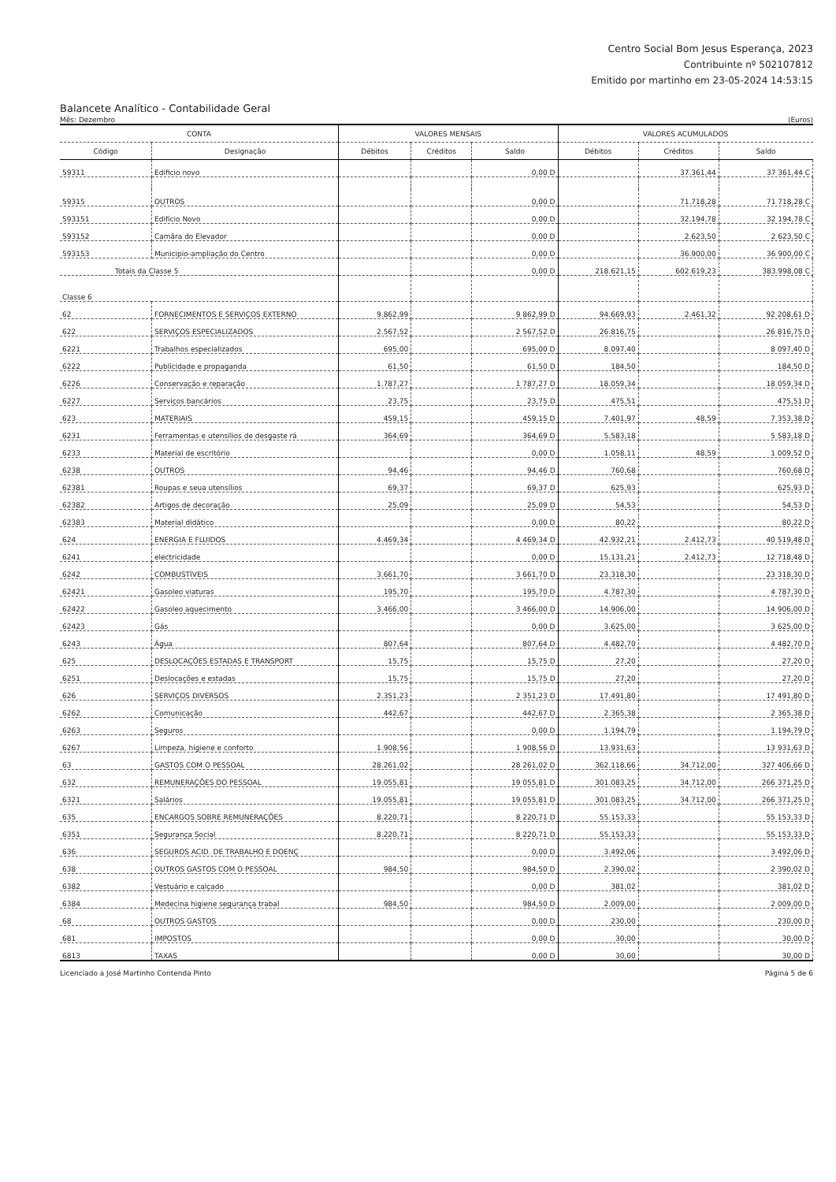Centro Social Bom Jesus Esperança, 2023
Contribuinte nº 502107812
Emitido por martinho em 23-05-2024 14:53:15
Balancete Analítico - Contabilidade Geral
Mês: Dezembro (Euros)
| CONTA | | VALORES MENSAIS | | | VALORES ACUMULADOS | | |
| --- | --- | --- | --- | --- | --- | --- | --- |
| Código | Designação | Débitos | Créditos | Saldo | Débitos | Créditos | Saldo |
| 59311 | Edificio novo | | | 0,00 D | | 37.361,44 | 37 361,44 C |
| 59315 | OUTROS | | | 0,00 D | | 71.718,28 | 71 718,28 C |
| 593151 | Edifício Novo | | | 0,00 D | | 32.194,78 | 32 194,78 C |
| 593152 | Camâra do Elevador | | | 0,00 D | | 2.623,50 | 2 623,50 C |
| 593153 | Municipio-ampliação do Centro | | | 0,00 D | | 36.900,00 | 36 900,00 C |
| Totais da Classe 5 | | | | 0,00 D | 218.621,15 | 602.619,23 | 383.998,08 C |
| Classe 6 | | | | | | | |
| 62 | FORNECIMENTOS E SERVIÇOS EXTERNO | 9.862,99 | | 9 862,99 D | 94.669,93 | 2.461,32 | 92 208,61 D |
| 622 | SERVIÇOS ESPECIALIZADOS | 2.567,52 | | 2 567,52 D | 26.816,75 | | 26 816,75 D |
| 6221 | Trabalhos especializados | 695,00 | | 695,00 D | 8.097,40 | | 8 097,40 D |
| 6222 | Publicidade e propaganda | 61,50 | | 61,50 D | 184,50 | | 184,50 D |
| 6226 | Conservação e reparação | 1.787,27 | | 1 787,27 D | 18.059,34 | | 18 059,34 D |
| 6227 | Serviços bancários | 23,75 | | 23,75 D | 475,51 | | 475,51 D |
| 623 | MATERIAIS | 459,15 | | 459,15 D | 7.401,97 | 48,59 | 7 353,38 D |
| 6231 | Ferramentas e utensílios de desgaste rá | 364,69 | | 364,69 D | 5.583,18 | | 5 583,18 D |
| 6233 | Material de escritório | | | 0,00 D | 1.058,11 | 48,59 | 1 009,52 D |
| 6238 | OUTROS | 94,46 | | 94,46 D | 760,68 | | 760,68 D |
| 62381 | Roupas e seua utensílios | 69,37 | | 69,37 D | 625,93 | | 625,93 D |
| 62382 | Artigos de decoração | 25,09 | | 25,09 D | 54,53 | | 54,53 D |
| 62383 | Material didático | | | 0,00 D | 80,22 | | 80,22 D |
| 624 | ENERGIA E FLUIDOS | 4.469,34 | | 4 469,34 D | 42.932,21 | 2.412,73 | 40 519,48 D |
| 6241 | electricidade | | | 0,00 D | 15.131,21 | 2.412,73 | 12 718,48 D |
| 6242 | COMBUSTÍVEIS | 3.661,70 | | 3 661,70 D | 23.318,30 | | 23 318,30 D |
| 62421 | Gasoleo viaturas | 195,70 | | 195,70 D | 4.787,30 | | 4 787,30 D |
| 62422 | Gasoleo aquecimento | 3.466,00 | | 3 466,00 D | 14.906,00 | | 14 906,00 D |
| 62423 | Gás | | | 0,00 D | 3.625,00 | | 3 625,00 D |
| 6243 | Água | 807,64 | | 807,64 D | 4.482,70 | | 4 482,70 D |
| 625 | DESLOCAÇÕES ESTADAS E TRANSPORT | 15,75 | | 15,75 D | 27,20 | | 27,20 D |
| 6251 | Deslocações e estadas | 15,75 | | 15,75 D | 27,20 | | 27,20 D |
| 626 | SERVIÇOS DIVERSOS | 2.351,23 | | 2 351,23 D | 17.491,80 | | 17 491,80 D |
| 6262 | Comunicação | 442,67 | | 442,67 D | 2.365,38 | | 2 365,38 D |
| 6263 | Seguros | | | 0,00 D | 1.194,79 | | 1 194,79 D |
| 6267 | Limpeza, higiene e conforto | 1.908,56 | | 1 908,56 D | 13.931,63 | | 13 931,63 D |
| 63 | GASTOS COM O PESSOAL | 28.261,02 | | 28 261,02 D | 362.118,66 | 34.712,00 | 327 406,66 D |
| 632 | REMUNERAÇÕES DO PESSOAL | 19.055,81 | | 19 055,81 D | 301.083,25 | 34.712,00 | 266 371,25 D |
| 6321 | Salários | 19.055,81 | | 19 055,81 D | 301.083,25 | 34.712,00 | 266 371,25 D |
| 635 | ENCARGOS SOBRE REMUNERAÇÕES | 8.220,71 | | 8 220,71 D | 55.153,33 | | 55 153,33 D |
| 6351 | Segurança Social | 8.220,71 | | 8 220,71 D | 55.153,33 | | 55 153,33 D |
| 636 | SEGUROS ACID. DE TRABALHO E DOENÇ | | | 0,00 D | 3.492,06 | | 3 492,06 D |
| 638 | OUTROS GASTOS COM O PESSOAL | 984,50 | | 984,50 D | 2.390,02 | | 2 390,02 D |
| 6382 | Vestuário e calçado | | | 0,00 D | 381,02 | | 381,02 D |
| 6384 | Medecina higiene segurança trabal | 984,50 | | 984,50 D | 2.009,00 | | 2 009,00 D |
| 68 | OUTROS GASTOS | | | 0,00 D | 230,00 | | 230,00 D |
| 681 | IMPOSTOS | | | 0,00 D | 30,00 | | 30,00 D |
| 6813 | TAXAS | | | 0,00 D | 30,00 | | 30,00 D |
Licenciado a José Martinho Contenda Pinto Página 5 de 6